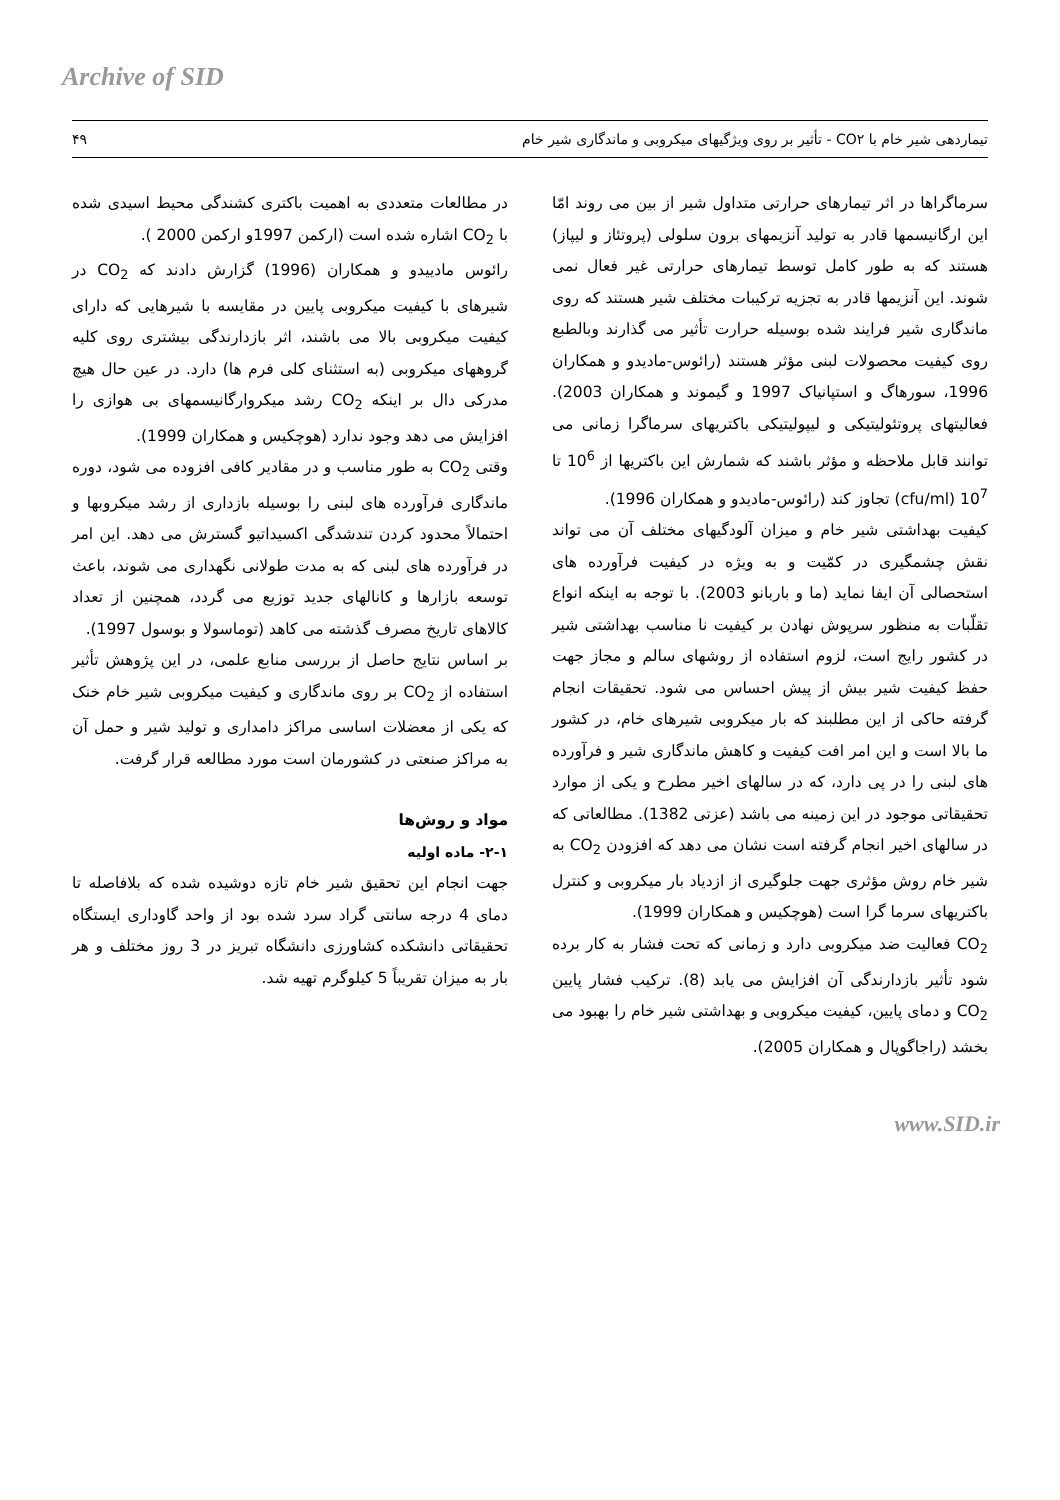Archive of SID
تیماردهی شیر خام با CO۲ - تأثیر بر روی ویژگیهای میکروبی و ماندگاری شیر خام ۴۹
سرماگراها در اثر تیمارهای حرارتی متداول شیر از بین می روند امّا این ارگانیسمها قادر به تولید آنزیمهای برون سلولی (پروتئاز و لیپاز) هستند که به طور کامل توسط تیمارهای حرارتی غیر فعال نمی شوند. این آنزیمها قادر به تجزیه ترکیبات مختلف شیر هستند که روی ماندگاری شیر فرایند شده بوسیله حرارت تأثیر می گذارند وبالطبع روی کیفیت محصولات لبنی مؤثر هستند (رائوس-مادیدو و همکاران 1996، سورهاگ و استپانیاک 1997 و گیموند و همکاران 2003). فعالیتهای پروتئولیتیکی و لیپولیتیکی باکتریهای سرماگرا زمانی می توانند قابل ملاحظه و مؤثر باشند که شمارش این باکتریها از 10<sup>6</sup> تا 10<sup>7</sup> (cfu/ml) تجاوز کند (رائوس-مادیدو و همکاران 1996).
کیفیت بهداشتی شیر خام و میزان آلودگیهای مختلف آن می تواند نقش چشمگیری در کمّیت و به ویژه در کیفیت فرآورده های استحصالی آن ایفا نماید (ما و باربانو 2003). با توجه به اینکه انواع تقلّبات به منظور سرپوش نهادن بر کیفیت نا مناسب بهداشتی شیر در کشور رایج است، لزوم استفاده از روشهای سالم و مجاز جهت حفظ کیفیت شیر بیش از پیش احساس می شود. تحقیقات انجام گرفته حاکی از این مطلبند که بار میکروبی شیرهای خام، در کشور ما بالا است و این امر افت کیفیت و کاهش ماندگاری شیر و فرآورده های لبنی را در پی دارد، که در سالهای اخیر مطرح و یکی از موارد تحقیقاتی موجود در این زمینه می باشد (عزتی 1382). مطالعاتی که در سالهای اخیر انجام گرفته است نشان می دهد که افزودن CO<sub>2</sub> به شیر خام روش مؤثری جهت جلوگیری از ازدیاد بار میکروبی و کنترل باکتریهای سرما گرا است (هوچکیس و همکاران 1999).
CO<sub>2</sub> فعالیت ضد میکروبی دارد و زمانی که تحت فشار به کار برده شود تأثیر بازدارندگی آن افزایش می یابد (8). ترکیب فشار پایین CO<sub>2</sub> و دمای پایین، کیفیت میکروبی و بهداشتی شیر خام را بهبود می بخشد (راجاگوپال و همکاران 2005).
در مطالعات متعددی به اهمیت باکتری کشندگی محیط اسیدی شده با CO<sub>2</sub> اشاره شده است (ارکمن 1997و ارکمن 2000 ).
رائوس مادییدو و همکاران (1996) گزارش دادند که CO<sub>2</sub> در شیرهای با کیفیت میکروبی پایین در مقایسه با شیرهایی که دارای کیفیت میکروبی بالا می باشند، اثر بازدارندگی بیشتری روی کلیه گروههای میکروبی (به استثنای کلی فرم ها) دارد. در عین حال هیچ مدرکی دال بر اینکه CO<sub>2</sub> رشد میکروارگانیسمهای بی هوازی را افزایش می دهد وجود ندارد (هوچکیس و همکاران 1999).
وقتی CO<sub>2</sub> به طور مناسب و در مقادیر کافی افزوده می شود، دوره ماندگاری فرآورده های لبنی را بوسیله بازداری از رشد میکروبها و احتمالاً محدود کردن تندشدگی اکسیداتیو گسترش می دهد. این امر در فرآورده های لبنی که به مدت طولانی نگهداری می شوند، باعث توسعه بازارها و کانالهای جدید توزیع می گردد، همچنین از تعداد کالاهای تاریخ مصرف گذشته می کاهد (توماسولا و بوسول 1997).
بر اساس نتایج حاصل از بررسی منابع علمی، در این پژوهش تأثیر استفاده از CO<sub>2</sub> بر روی ماندگاری و کیفیت میکروبی شیر خام خنک که یکی از معضلات اساسی مراکز دامداری و تولید شیر و حمل آن به مراکز صنعتی در کشورمان است مورد مطالعه قرار گرفت.
مواد و روش‌ها
۲-۱- ماده اولیه
جهت انجام این تحقیق شیر خام تازه دوشیده شده که بلافاصله تا دمای 4 درجه سانتی گراد سرد شده بود از واحد گاوداری ایستگاه تحقیقاتی دانشکده کشاورزی دانشگاه تبریز در 3 روز مختلف و هر بار به میزان تقریباً 5 کیلوگرم تهیه شد.
www.SID.ir